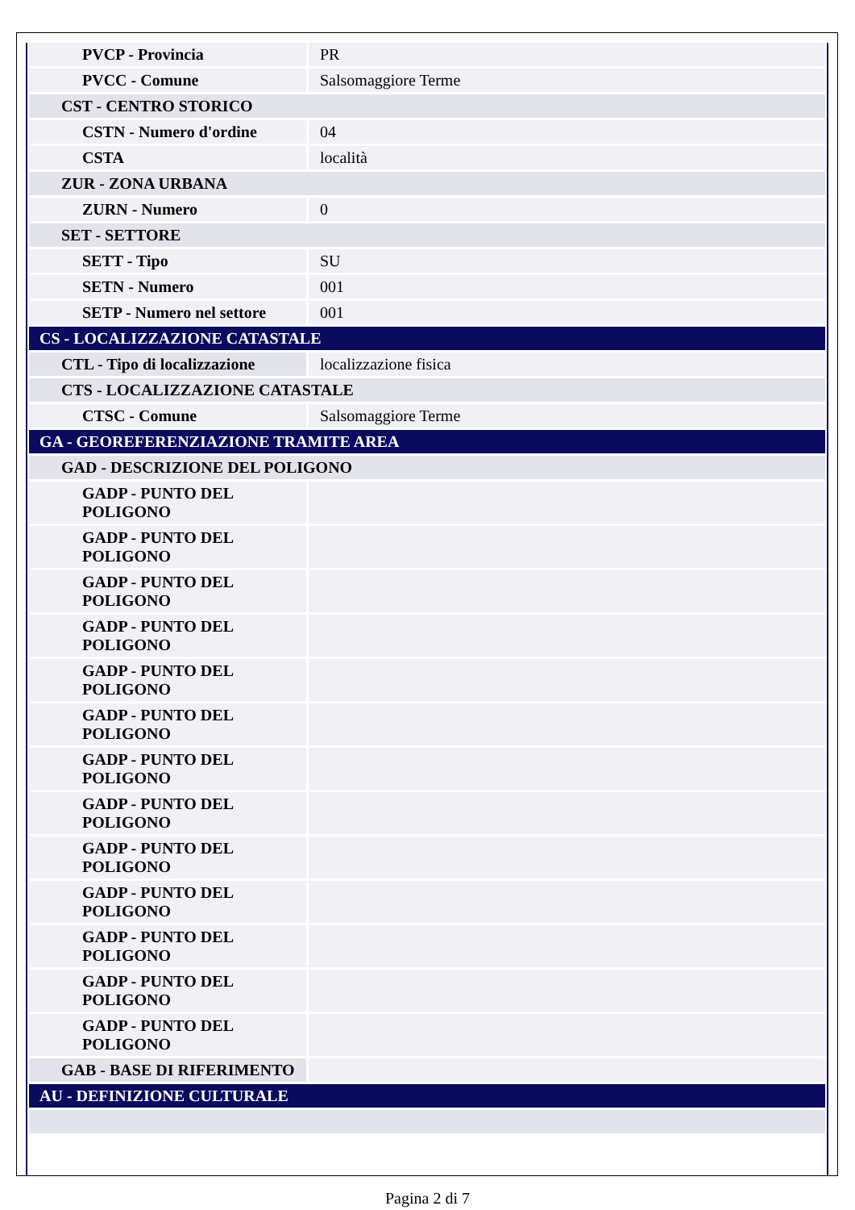| PVCP - Provincia | PR |
| PVCC - Comune | Salsomaggiore Terme |
| CST - CENTRO STORICO | |
| CSTN - Numero d'ordine | 04 |
| CSTA | località |
| ZUR - ZONA URBANA | |
| ZURN - Numero | 0 |
| SET - SETTORE | |
| SETT - Tipo | SU |
| SETN - Numero | 001 |
| SETP - Numero nel settore | 001 |
| CS - LOCALIZZAZIONE CATASTALE | |
| CTL - Tipo di localizzazione | localizzazione fisica |
| CTS - LOCALIZZAZIONE CATASTALE | |
| CTSC - Comune | Salsomaggiore Terme |
| GA - GEOREFERENZIAZIONE TRAMITE AREA | |
| GAD - DESCRIZIONE DEL POLIGONO | |
| GADP - PUNTO DEL POLIGONO | |
| GADP - PUNTO DEL POLIGONO | |
| GADP - PUNTO DEL POLIGONO | |
| GADP - PUNTO DEL POLIGONO | |
| GADP - PUNTO DEL POLIGONO | |
| GADP - PUNTO DEL POLIGONO | |
| GADP - PUNTO DEL POLIGONO | |
| GADP - PUNTO DEL POLIGONO | |
| GADP - PUNTO DEL POLIGONO | |
| GADP - PUNTO DEL POLIGONO | |
| GADP - PUNTO DEL POLIGONO | |
| GADP - PUNTO DEL POLIGONO | |
| GADP - PUNTO DEL POLIGONO | |
| GAB - BASE DI RIFERIMENTO | |
| AU - DEFINIZIONE CULTURALE | |
Pagina 2 di 7